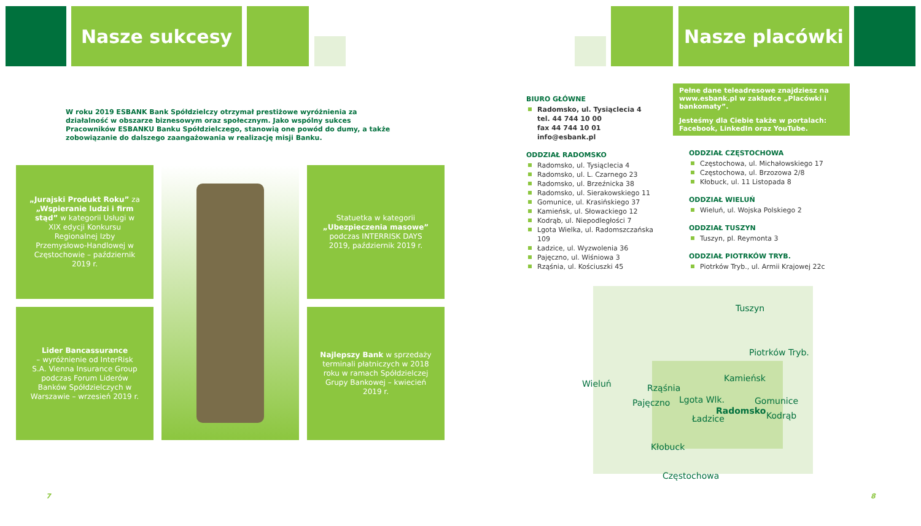Nasze sukcesy Nasze placówki
W roku 2019 ESBANK Bank Spółdzielczy otrzymał prestiżowe wyróżnienia za działalność w obszarze biznesowym oraz społecznym. Jako wspólny sukces Pracowników ESBANKU Banku Spółdzielczego, stanowią one powód do dumy, a także zobowiązanie do dalszego zaangażowania w realizację misji Banku.
„Jurajski Produkt Roku” za „Wspieranie ludzi i firm stąd” w kategorii Usługi w XIX edycji Konkursu Regionalnej Izby Przemysłowo-Handlowej w Częstochowie – październik 2019 r.
Statuetka w kategorii „Ubezpieczenia masowe” podczas INTERRISK DAYS 2019, październik 2019 r.
Lider Bancassurance
– wyróżnienie od InterRisk S.A. Vienna Insurance Group podczas Forum Liderów Banków Spółdzielczych w Warszawie – wrzesień 2019 r.
Najlepszy Bank w sprzedaży terminali płatniczych w 2018 roku w ramach Spółdzielczej Grupy Bankowej – kwiecień 2019 r.
7 8
BIURO GŁÓWNE
Radomsko, ul. Tysiąclecia 4
tel. 44 744 10 00
fax 44 744 10 01
info@esbank.pl
ODDZIAŁ RADOMSKO
Radomsko, ul. Tysiąclecia 4
Radomsko, ul. L. Czarnego 23
Radomsko, ul. Brzeźnicka 38
Radomsko, ul. Sierakowskiego 11
Gomunice, ul. Krasińskiego 37
Kamieńsk, ul. Słowackiego 12
Kodrąb, ul. Niepodległości 7
Lgota Wielka, ul. Radomszczańska 109
Ładzice, ul. Wyzwolenia 36
Pajęczno, ul. Wiśniowa 3
Rząśnia, ul. Kościuszki 45
Pełne dane teleadresowe znajdziesz na www.esbank.pl w zakładce „Placówki i bankomaty”.
Jesteśmy dla Ciebie także w portalach: Facebook, LinkedIn oraz YouTube.
ODDZIAŁ CZĘSTOCHOWA
Częstochowa, ul. Michałowskiego 17
Częstochowa, ul. Brzozowa 2/8
Kłobuck, ul. 11 Listopada 8
ODDZIAŁ WIELUŃ
Wieluń, ul. Wojska Polskiego 2
ODDZIAŁ TUSZYN
Tuszyn, pl. Reymonta 3
ODDZIAŁ PIOTRKÓW TRYB.
Piotrków Tryb., ul. Armii Krajowej 22c
Tuszyn
Piotrków Tryb.
Kamieńsk
Wieluń Rząśnia
Pajęczno Lgota Wlk. Gomunice
Radomsko Kodrąb Ładzice
Kłobuck
Częstochowa